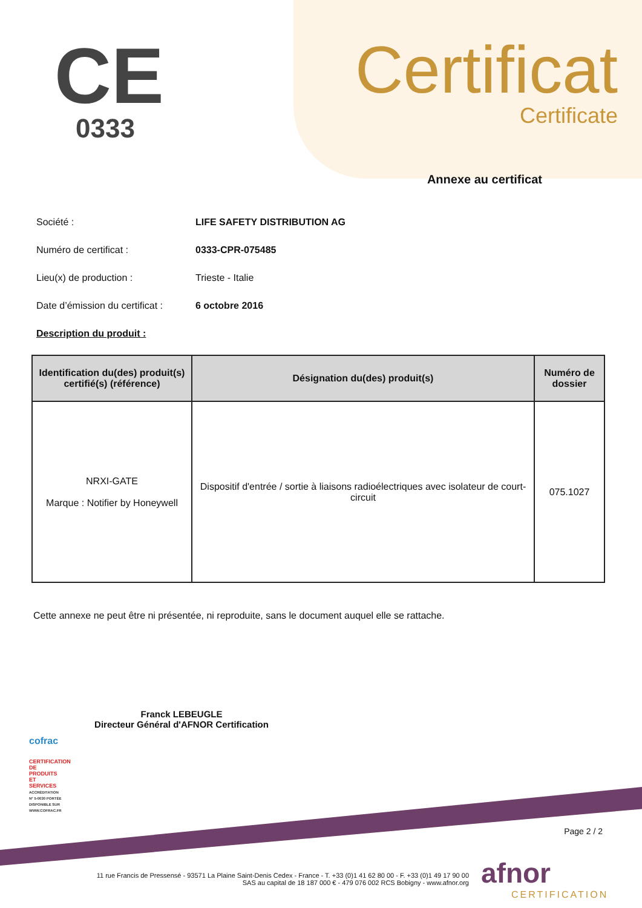CE
0333
Certificat
Certificate
Annexe au certificat
Société : LIFE SAFETY DISTRIBUTION AG
Numéro de certificat : 0333-CPR-075485
Lieu(x) de production : Trieste - Italie
Date d’émission du certificat : 6 octobre 2016
Description du produit :
| Identification du(des) produit(s) certifié(s) (référence) | Désignation du(des) produit(s) | Numéro de dossier |
| --- | --- | --- |
| NRXI-GATE Marque : Notifier by Honeywell | Dispositif d'entrée / sortie à liaisons radioélectriques avec isolateur de court-circuit | 075.1027 |
Cette annexe ne peut être ni présentée, ni reproduite, sans le document auquel elle se rattache.
Franck LEBEUGLE
Directeur Général d'AFNOR Certification
cofrac
CERTIFICATION DE PRODUITS ET SERVICES
ACCRÉDITATION N° 5-0030 PORTÉE DISPONIBLE SUR WWW.COFRAC.FR
Page 2 / 2
11 rue Francis de Pressensé - 93571 La Plaine Saint-Denis Cedex - France - T. +33 (0)1 41 62 80 00 - F. +33 (0)1 49 17 90 00
SAS au capital de 18 187 000 € - 479 076 002 RCS Bobigny - www.afnor.org
afnor
CERTIFICATION